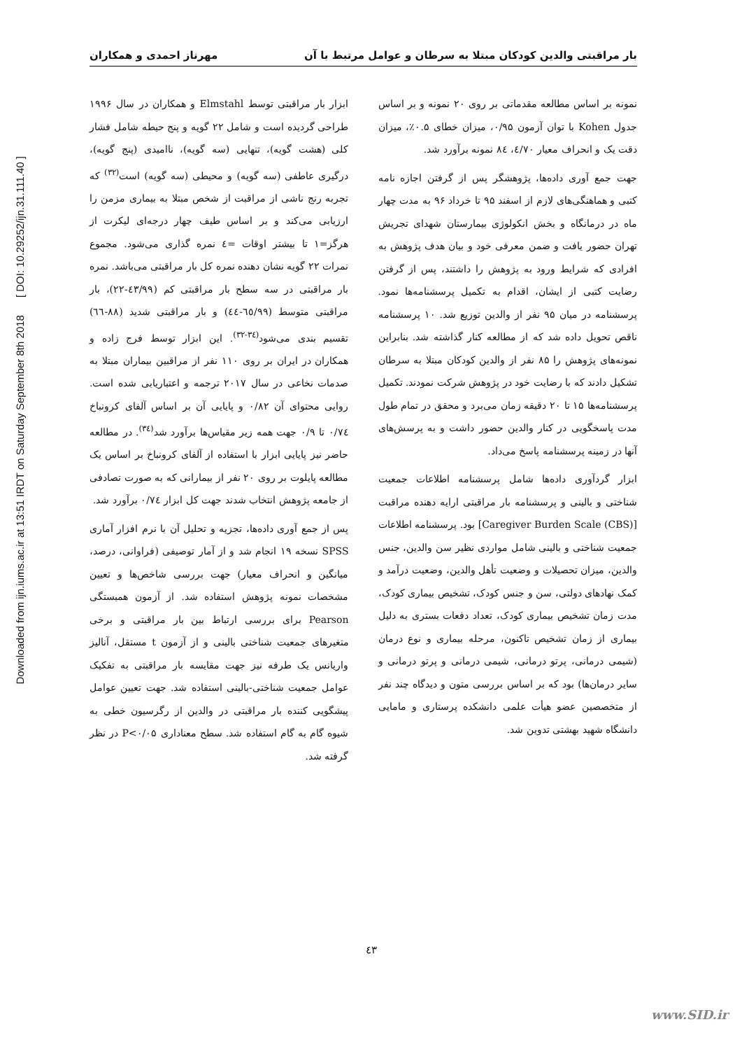Downloaded from ijn.iums.ac.ir at 13:51 IRDT on Saturday September 8th 2018 [ DOI: 10.29252/ijn.31.111.40 ]
بار مراقبتی والدین کودکان مبتلا به سرطان و عوامل مرتبط با آن مهرناز احمدی و همکاران
نمونه بر اساس مطالعه مقدماتی بر روی ۲۰ نمونه و بر اساس جدول Kohen با توان آزمون ۰/۹۵، میزان خطای ۰.۵٪، میزان دقت یک و انحراف معیار ٤/٧٠، ٨٤ نمونه برآورد شد.
جهت جمع آوری داده‌ها، پژوهشگر پس از گرفتن اجازه نامه کتبی و هماهنگی‌های لازم از اسفند ۹۵ تا خرداد ۹۶ به مدت چهار ماه در درمانگاه و بخش انکولوژی بیمارستان شهدای تجریش تهران حضور یافت و ضمن معرفی خود و بیان هدف پژوهش به افرادی که شرایط ورود به پژوهش را داشتند، پس از گرفتن رضایت کتبی از ایشان، اقدام به تکمیل پرسشنامه‌ها نمود. پرسشنامه در میان ۹۵ نفر از والدین توزیع شد. ۱۰ پرسشنامه ناقص تحویل داده شد که از مطالعه کنار گذاشته شد. بنابراین نمونه‌های پژوهش را ۸۵ نفر از والدین کودکان مبتلا به سرطان تشکیل دادند که با رضایت خود در پژوهش شرکت نمودند. تکمیل پرسشنامه‌ها ۱۵ تا ۲۰ دقیقه زمان می‌برد و محقق در تمام طول مدت پاسخگویی در کنار والدین حضور داشت و به پرسش‌های آنها در زمینه پرسشنامه پاسخ می‌داد.
ابزار گردآوری داده‌ها شامل پرسشنامه اطلاعات جمعیت شناختی و بالینی و پرسشنامه بار مراقبتی ارایه دهنده مراقبت [Caregiver Burden Scale (CBS)] بود. پرسشنامه اطلاعات جمعیت شناختی و بالینی شامل مواردی نظیر سن والدین، جنس والدین، میزان تحصیلات و وضعیت تأهل والدین، وضعیت درآمد و کمک نهادهای دولتی، سن و جنس کودک، تشخیص بیماری کودک، مدت زمان تشخیص بیماری کودک، تعداد دفعات بستری به دلیل بیماری از زمان تشخیص تاکنون، مرحله بیماری و نوع درمان (شیمی درمانی، پرتو درمانی، شیمی درمانی و پرتو درمانی و سایر درمان‌ها) بود که بر اساس بررسی متون و دیدگاه چند نفر از متخصصین عضو هیأت علمی دانشکده پرستاری و مامایی دانشگاه شهید بهشتی تدوین شد.
ابزار بار مراقبتی توسط Elmstahl و همکاران در سال ۱۹۹۶ طراحی گردیده است و شامل ۲۲ گویه و پنج حیطه شامل فشار کلی (هشت گویه)، تنهایی (سه گویه)، ناامیدی (پنج گویه)، درگیری عاطفی (سه گویه) و محیطی (سه گویه) است<sup>(۳۲)</sup> که تجربه رنج ناشی از مراقبت از شخص مبتلا به بیماری مزمن را ارزیابی می‌کند و بر اساس طیف چهار درجه‌ای لیکرت از هرگز=۱ تا بیشتر اوقات =٤ نمره گذاری می‌شود. مجموع نمرات ۲۲ گویه نشان دهنده نمره کل بار مراقبتی می‌باشد. نمره بار مراقبتی در سه سطح بار مراقبتی کم (٤٣/٩٩-٢٢)، بار مراقبتی متوسط (٦٥/٩٩-٤٤) و بار مراقبتی شدید (۸۸-٦٦) تقسیم بندی می‌شود<sup>(٣٤-٣٢)</sup>. این ابزار توسط فرج زاده و همکاران در ایران بر روی ۱۱۰ نفر از مراقبین بیماران مبتلا به صدمات نخاعی در سال ۲۰۱۷ ترجمه و اعتباریابی شده است. روایی محتوای آن ۰/۸۲ و پایایی آن بر اساس آلفای کرونباخ ۰/٧٤ تا ۰/۹ جهت همه زیر مقیاس‌ها برآورد شد<sup>(٣٤)</sup>. در مطالعه حاضر نیز پایایی ابزار با استفاده از آلفای کرونباخ بر اساس یک مطالعه پایلوت بر روی ۲۰ نفر از بیمارانی که به صورت تصادفی از جامعه پژوهش انتخاب شدند جهت کل ابزار ۰/٧٤ برآورد شد.
پس از جمع آوری داده‌ها، تجزیه و تحلیل آن با نرم افزار آماری SPSS نسخه ۱۹ انجام شد و از آمار توصیفی (فراوانی، درصد، میانگین و انحراف معیار) جهت بررسی شاخص‌ها و تعیین مشخصات نمونه پژوهش استفاده شد. از آزمون همبستگی Pearson برای بررسی ارتباط بین بار مراقبتی و برخی متغیرهای جمعیت شناختی بالینی و از آزمون t مستقل، آنالیز واریانس یک طرفه نیز جهت مقایسه بار مراقبتی به تفکیک عوامل جمعیت شناختی-بالینی استفاده شد. جهت تعیین عوامل پیشگویی کننده بار مراقبتی در والدین از رگرسیون خطی به شیوه گام به گام استفاده شد. سطح معناداری P<۰/۰۵ در نظر گرفته شد.
٤٣
www.SID.ir